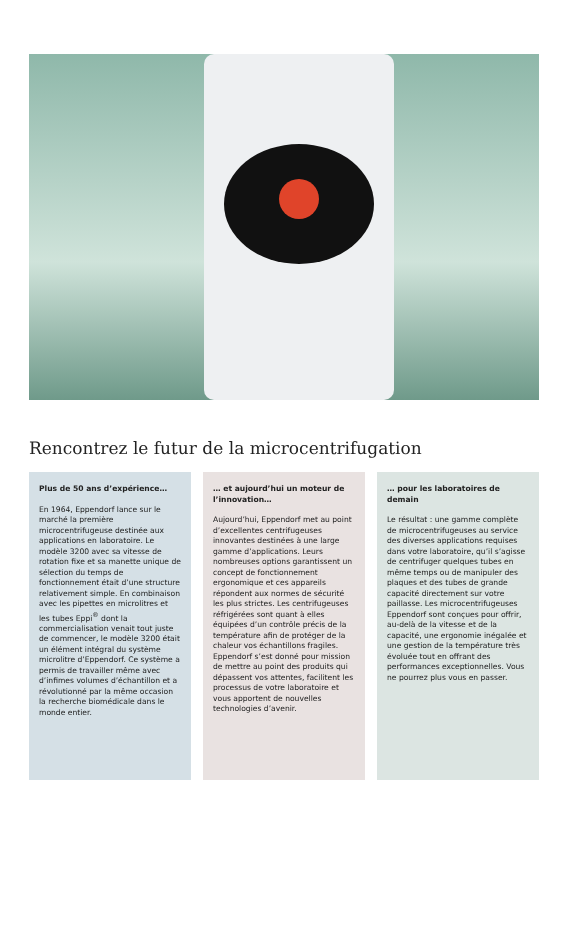Rencontrez le futur de la microcentrifugation
Plus de 50 ans d’expérience…
En 1964, Eppendorf lance sur le marché la première microcentrifugeuse destinée aux applications en laboratoire. Le modèle 3200 avec sa vitesse de rotation fixe et sa manette unique de sélection du temps de fonctionnement était d’une structure relativement simple. En combinaison avec les pipettes en microlitres et les tubes Eppi<sup>®</sup> dont la commercialisation venait tout juste de commencer, le modèle 3200 était un élément intégral du système microlitre d’Eppendorf. Ce système a permis de travailler même avec d’infimes volumes d’échantillon et a révolutionné par la même occasion la recherche biomédicale dans le monde entier.
… et aujourd’hui un moteur de l’innovation…
Aujourd’hui, Eppendorf met au point d’excellentes centrifugeuses innovantes destinées à une large gamme d’applications. Leurs nombreuses options garantissent un concept de fonctionnement ergonomique et ces appareils répondent aux normes de sécurité les plus strictes. Les centrifugeuses réfrigérées sont quant à elles équipées d’un contrôle précis de la température afin de protéger de la chaleur vos échantillons fragiles. Eppendorf s’est donné pour mission de mettre au point des produits qui dépassent vos attentes, facilitent les processus de votre laboratoire et vous apportent de nouvelles technologies d’avenir.
… pour les laboratoires de demain
Le résultat : une gamme complète de microcentrifugeuses au service des diverses applications requises dans votre laboratoire, qu’il s’agisse de centrifuger quelques tubes en même temps ou de manipuler des plaques et des tubes de grande capacité directement sur votre paillasse. Les microcentrifugeuses Eppendorf sont conçues pour offrir, au-delà de la vitesse et de la capacité, une ergonomie inégalée et une gestion de la température très évoluée tout en offrant des performances exceptionnelles. Vous ne pourrez plus vous en passer.